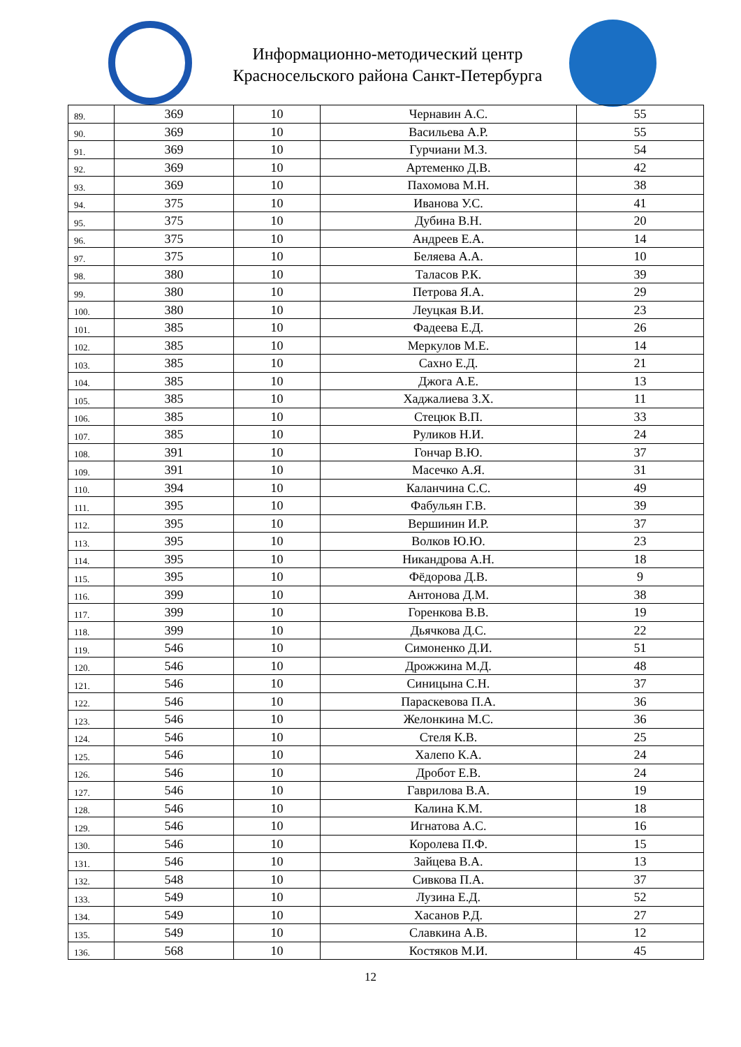Информационно-методический центр
Красносельского района Санкт-Петербурга
| 89. | 369 | 10 | Чернавин А.С. | 55 |
| 90. | 369 | 10 | Васильева А.Р. | 55 |
| 91. | 369 | 10 | Гурчиани М.З. | 54 |
| 92. | 369 | 10 | Артеменко Д.В. | 42 |
| 93. | 369 | 10 | Пахомова М.Н. | 38 |
| 94. | 375 | 10 | Иванова У.С. | 41 |
| 95. | 375 | 10 | Дубина В.Н. | 20 |
| 96. | 375 | 10 | Андреев Е.А. | 14 |
| 97. | 375 | 10 | Беляева А.А. | 10 |
| 98. | 380 | 10 | Таласов Р.К. | 39 |
| 99. | 380 | 10 | Петрова Я.А. | 29 |
| 100. | 380 | 10 | Леуцкая В.И. | 23 |
| 101. | 385 | 10 | Фадеева Е.Д. | 26 |
| 102. | 385 | 10 | Меркулов М.Е. | 14 |
| 103. | 385 | 10 | Сахно Е.Д. | 21 |
| 104. | 385 | 10 | Джога А.Е. | 13 |
| 105. | 385 | 10 | Хаджалиева З.Х. | 11 |
| 106. | 385 | 10 | Стецюк В.П. | 33 |
| 107. | 385 | 10 | Руликов Н.И. | 24 |
| 108. | 391 | 10 | Гончар В.Ю. | 37 |
| 109. | 391 | 10 | Масечко А.Я. | 31 |
| 110. | 394 | 10 | Каланчина С.С. | 49 |
| 111. | 395 | 10 | Фабульян Г.В. | 39 |
| 112. | 395 | 10 | Вершинин И.Р. | 37 |
| 113. | 395 | 10 | Волков Ю.Ю. | 23 |
| 114. | 395 | 10 | Никандрова А.Н. | 18 |
| 115. | 395 | 10 | Фёдорова Д.В. | 9 |
| 116. | 399 | 10 | Антонова Д.М. | 38 |
| 117. | 399 | 10 | Горенкова В.В. | 19 |
| 118. | 399 | 10 | Дьячкова Д.С. | 22 |
| 119. | 546 | 10 | Симоненко Д.И. | 51 |
| 120. | 546 | 10 | Дрожжина М.Д. | 48 |
| 121. | 546 | 10 | Синицына С.Н. | 37 |
| 122. | 546 | 10 | Параскевова П.А. | 36 |
| 123. | 546 | 10 | Желонкина М.С. | 36 |
| 124. | 546 | 10 | Стеля К.В. | 25 |
| 125. | 546 | 10 | Халепо К.А. | 24 |
| 126. | 546 | 10 | Дробот Е.В. | 24 |
| 127. | 546 | 10 | Гаврилова В.А. | 19 |
| 128. | 546 | 10 | Калина К.М. | 18 |
| 129. | 546 | 10 | Игнатова А.С. | 16 |
| 130. | 546 | 10 | Королева П.Ф. | 15 |
| 131. | 546 | 10 | Зайцева В.А. | 13 |
| 132. | 548 | 10 | Сивкова П.А. | 37 |
| 133. | 549 | 10 | Лузина Е.Д. | 52 |
| 134. | 549 | 10 | Хасанов Р.Д. | 27 |
| 135. | 549 | 10 | Славкина А.В. | 12 |
| 136. | 568 | 10 | Костяков М.И. | 45 |
12